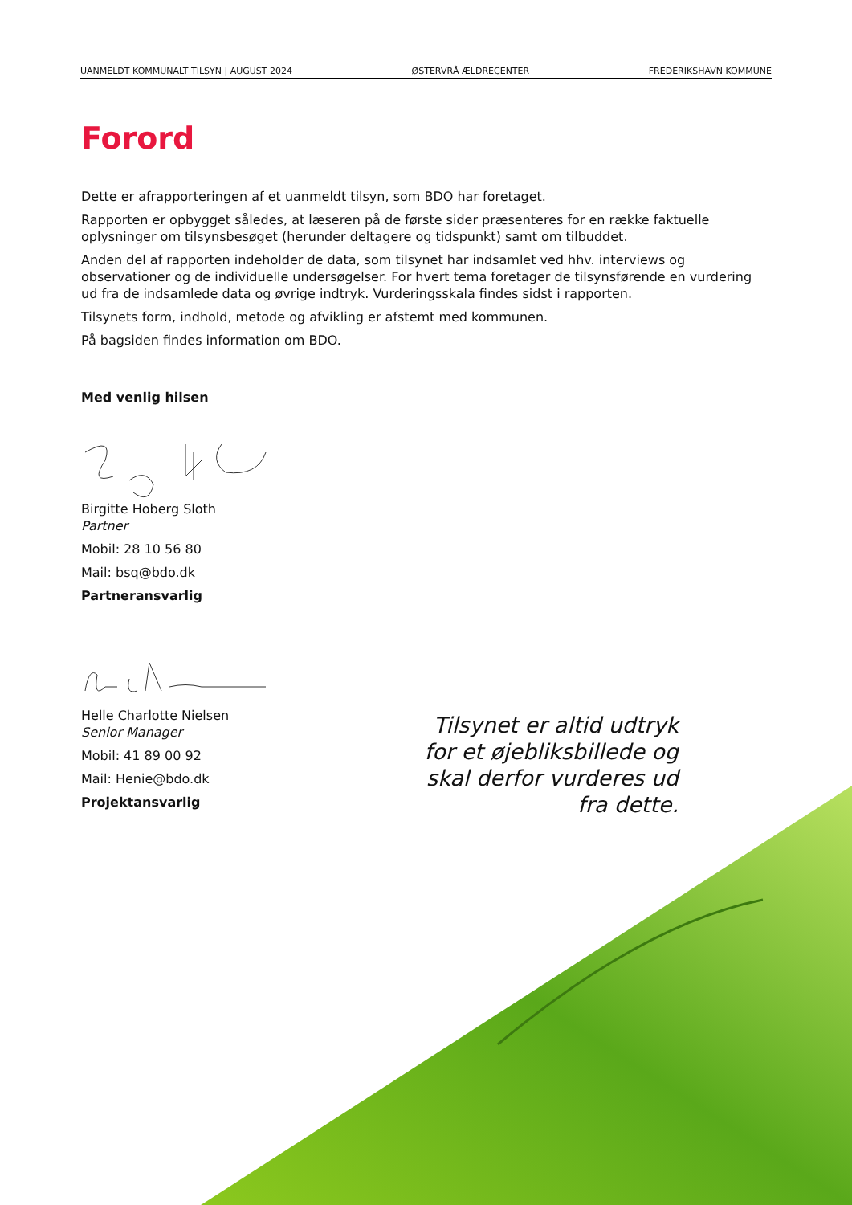UANMELDT KOMMUNALT TILSYN | AUGUST 2024 ØSTERVRÅ ÆLDRECENTER FREDERIKSHAVN KOMMUNE
Forord
Dette er afrapporteringen af et uanmeldt tilsyn, som BDO har foretaget.
Rapporten er opbygget således, at læseren på de første sider præsenteres for en række faktuelle oplysninger om tilsynsbesøget (herunder deltagere og tidspunkt) samt om tilbuddet.
Anden del af rapporten indeholder de data, som tilsynet har indsamlet ved hhv. interviews og observationer og de individuelle undersøgelser. For hvert tema foretager de tilsynsførende en vurdering ud fra de indsamlede data og øvrige indtryk. Vurderingsskala findes sidst i rapporten.
Tilsynets form, indhold, metode og afvikling er afstemt med kommunen.
På bagsiden findes information om BDO.
Med venlig hilsen
Birgitte Hoberg Sloth
Partner
Mobil: 28 10 56 80
Mail: bsq@bdo.dk
Partneransvarlig
Helle Charlotte Nielsen
Senior Manager
Mobil: 41 89 00 92
Mail: Henie@bdo.dk
Projektansvarlig
Tilsynet er altid udtryk for et øjebliksbillede og skal derfor vurderes ud fra dette.